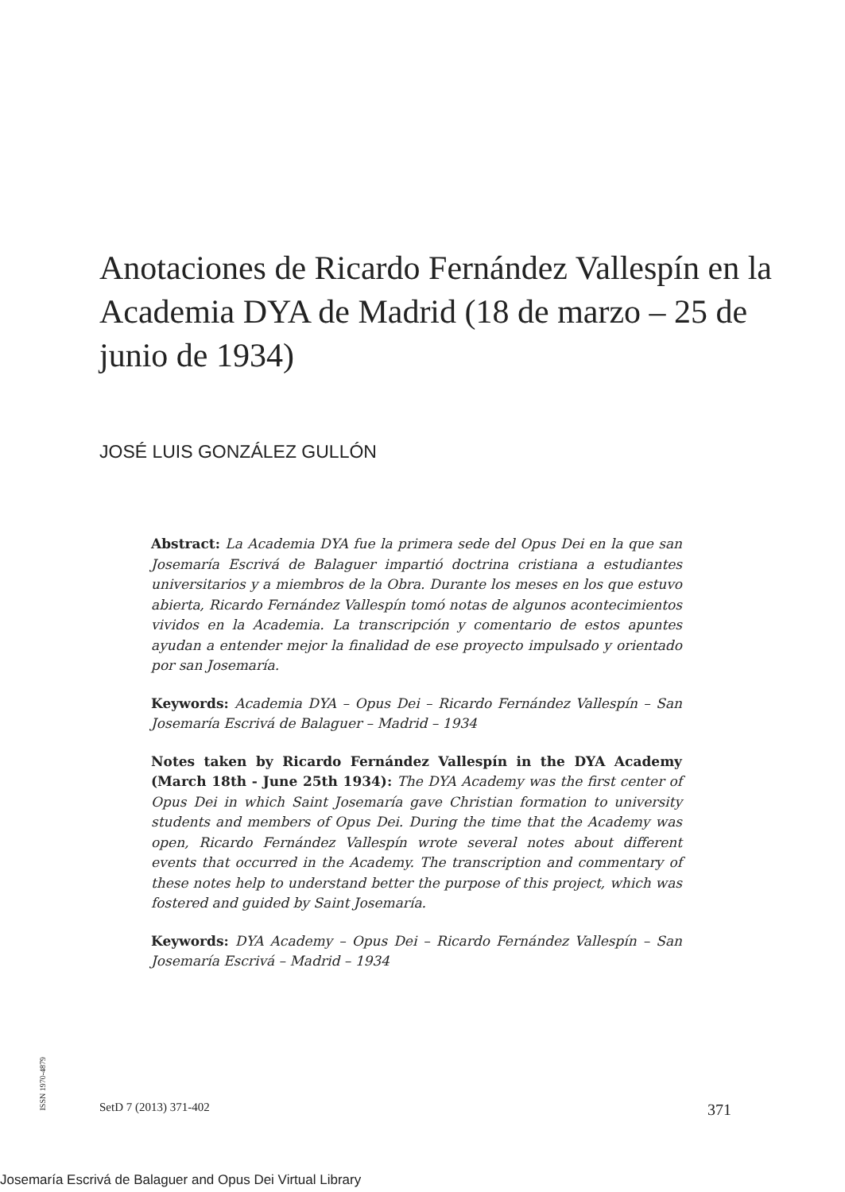Anotaciones de Ricardo Fernández Vallespín en la Academia DYA de Madrid (18 de marzo – 25 de junio de 1934)
JOSÉ LUIS GONZÁLEZ GULLÓN
Abstract: La Academia DYA fue la primera sede del Opus Dei en la que san Josemaría Escrivá de Balaguer impartió doctrina cristiana a estudiantes universitarios y a miembros de la Obra. Durante los meses en los que estuvo abierta, Ricardo Fernández Vallespín tomó notas de algunos acontecimientos vividos en la Academia. La transcripción y comentario de estos apuntes ayudan a entender mejor la finalidad de ese proyecto impulsado y orientado por san Josemaría.
Keywords: Academia DYA – Opus Dei – Ricardo Fernández Vallespín – San Josemaría Escrivá de Balaguer – Madrid – 1934
Notes taken by Ricardo Fernández Vallespín in the DYA Academy (March 18th - June 25th 1934): The DYA Academy was the first center of Opus Dei in which Saint Josemaría gave Christian formation to university students and members of Opus Dei. During the time that the Academy was open, Ricardo Fernández Vallespín wrote several notes about different events that occurred in the Academy. The transcription and commentary of these notes help to understand better the purpose of this project, which was fostered and guided by Saint Josemaría.
Keywords: DYA Academy – Opus Dei – Ricardo Fernández Vallespín – San Josemaría Escrivá – Madrid – 1934
ISSN 1970-4879
SetD 7 (2013) 371-402 371
Josemaría Escrivá de Balaguer and Opus Dei Virtual Library